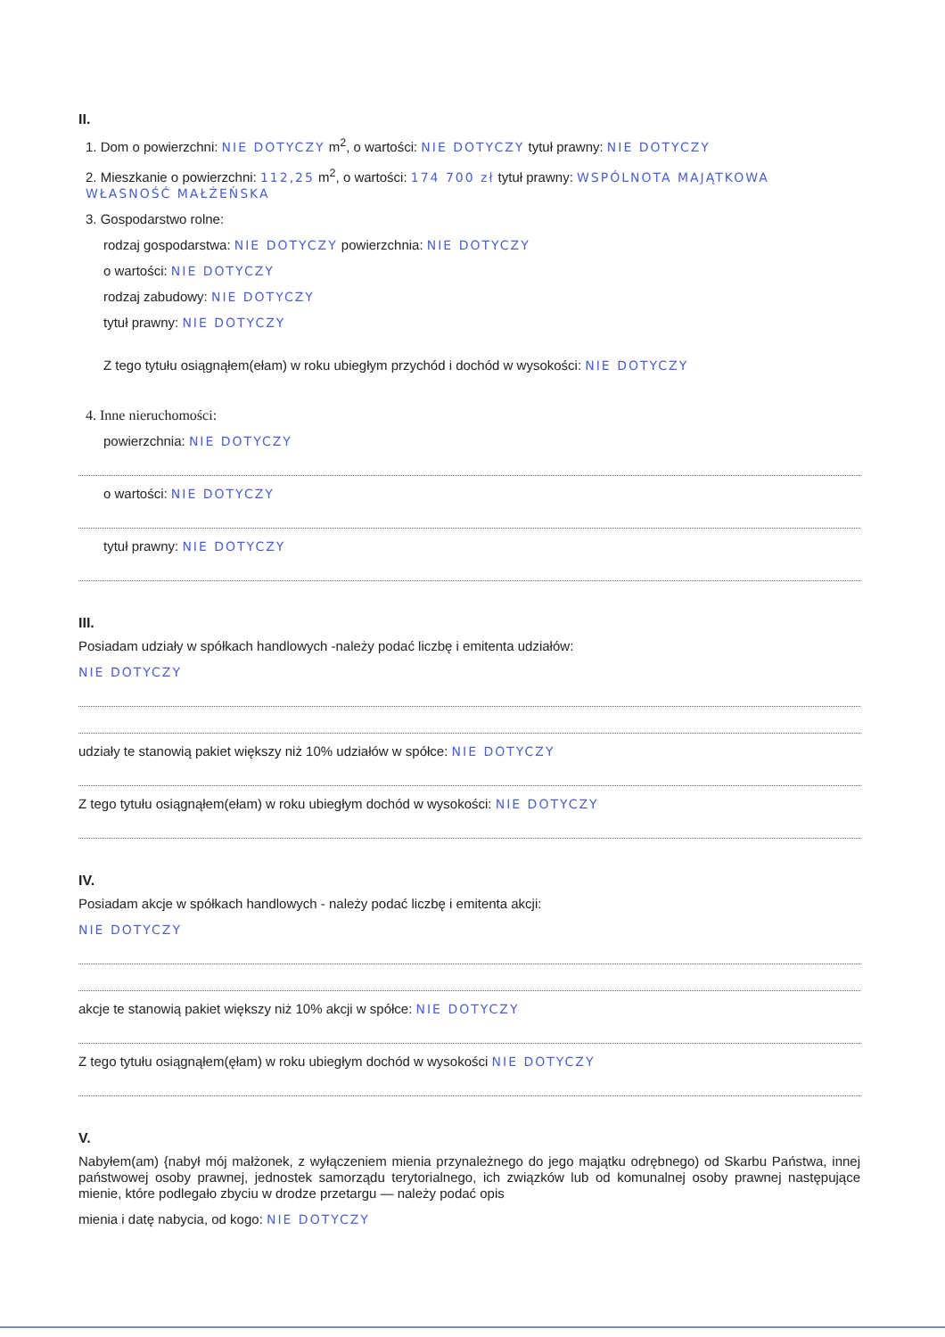II.
1. Dom o powierzchni: NIE DOTYCZY m<sup>2</sup>, o wartości: NIE DOTYCZY tytuł prawny: NIE DOTYCZY
2. Mieszkanie o powierzchni: 112,25 m<sup>2</sup>, o wartości: 174 700 zł tytuł prawny: WSPÓLNOTA MAJĄTKOWA WŁASNOŚĆ MAŁŻEŃSKA
3. Gospodarstwo rolne:
rodzaj gospodarstwa: NIE DOTYCZY powierzchnia: NIE DOTYCZY
o wartości: NIE DOTYCZY
rodzaj zabudowy: NIE DOTYCZY
tytuł prawny: NIE DOTYCZY
Z tego tytułu osiągnąłem(ełam) w roku ubiegłym przychód i dochód w wysokości: NIE DOTYCZY
4. Inne nieruchomości:
powierzchnia: NIE DOTYCZY
o wartości: NIE DOTYCZY
tytuł prawny: NIE DOTYCZY
III.
Posiadam udziały w spółkach handlowych -należy podać liczbę i emitenta udziałów:
NIE DOTYCZY
udziały te stanowią pakiet większy niż 10% udziałów w spółce: NIE DOTYCZY
Z tego tytułu osiągnąłem(ełam) w roku ubiegłym dochód w wysokości: NIE DOTYCZY
IV.
Posiadam akcje w spółkach handlowych - należy podać liczbę i emitenta akcji:
NIE DOTYCZY
akcje te stanowią pakiet większy niż 10% akcji w spółce: NIE DOTYCZY
Z tego tytułu osiągnąłem(ęłam) w roku ubiegłym dochód w wysokości NIE DOTYCZY
V.
Nabyłem(am) {nabył mój małżonek, z wyłączeniem mienia przynależnego do jego majątku odrębnego) od Skarbu Państwa, innej państwowej osoby prawnej, jednostek samorządu terytorialnego, ich związków lub od komunalnej osoby prawnej następujące mienie, które podlegało zbyciu w drodze przetargu — należy podać opis
mienia i datę nabycia, od kogo: NIE DOTYCZY